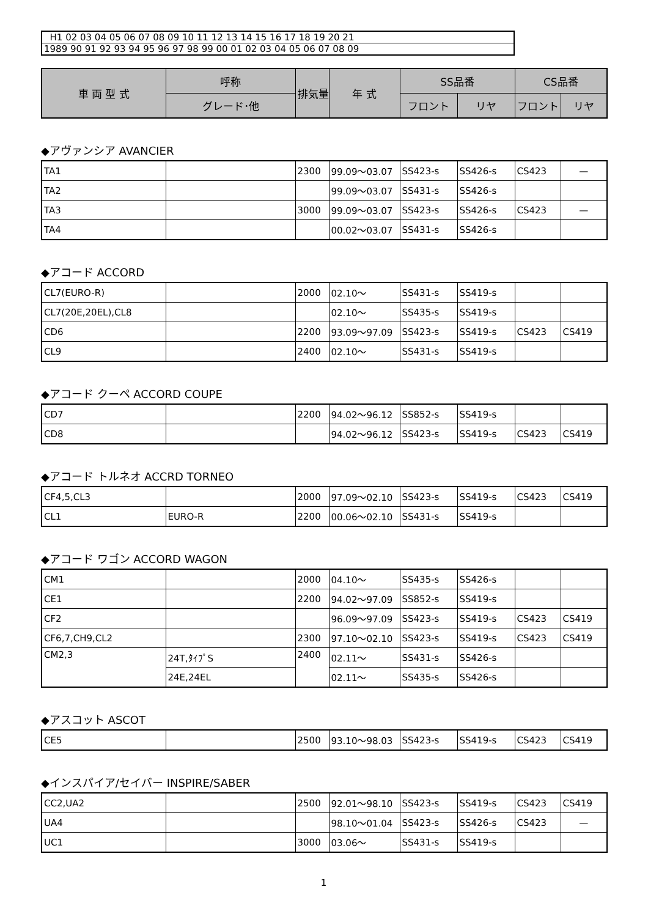| H1 02 03 04 05 06 07 08 09 10 11 12 13 14 15 16 17 18 19 20 21 |
| 1989 90 91 92 93 94 95 96 97 98 99 00 01 02 03 04 05 06 07 08 09 |
| 車 両 型 式 | 呼称 | 排気量 | 年 式 | SS品番 | | CS品番 | |
| --- | --- | --- | --- | --- | --- | --- | --- |
| | グレード･他 | | | フロント | リヤ | フロント | リヤ |
◆アヴァンシア AVANCIER
| TA1 | | 2300 | 99.09～03.07 | SS423-s | SS426-s | CS423 | — |
| TA2 | | | 99.09～03.07 | SS431-s | SS426-s | | |
| TA3 | | 3000 | 99.09～03.07 | SS423-s | SS426-s | CS423 | — |
| TA4 | | | 00.02～03.07 | SS431-s | SS426-s | | |
◆アコード ACCORD
| CL7(EURO-R) | | 2000 | 02.10～ | SS431-s | SS419-s | | |
| CL7(20E,20EL),CL8 | | | 02.10～ | SS435-s | SS419-s | | |
| CD6 | | 2200 | 93.09～97.09 | SS423-s | SS419-s | CS423 | CS419 |
| CL9 | | 2400 | 02.10～ | SS431-s | SS419-s | | |
◆アコード クーペ ACCORD COUPE
| CD7 | | 2200 | 94.02～96.12 | SS852-s | SS419-s | | |
| CD8 | | | 94.02～96.12 | SS423-s | SS419-s | CS423 | CS419 |
◆アコード トルネオ ACCRD TORNEO
| CF4,5,CL3 | | 2000 | 97.09～02.10 | SS423-s | SS419-s | CS423 | CS419 |
| CL1 | EURO-R | 2200 | 00.06～02.10 | SS431-s | SS419-s | | |
◆アコード ワゴン ACCORD WAGON
| CM1 | | 2000 | 04.10～ | SS435-s | SS426-s | | |
| CE1 | | 2200 | 94.02～97.09 | SS852-s | SS419-s | | |
| CF2 | | | 96.09～97.09 | SS423-s | SS419-s | CS423 | CS419 |
| CF6,7,CH9,CL2 | | 2300 | 97.10～02.10 | SS423-s | SS419-s | CS423 | CS419 |
| CM2,3 | 24T,ﾀｲﾌﾟS | 2400 | 02.11～ | SS431-s | SS426-s | | |
| | 24E,24EL | | 02.11～ | SS435-s | SS426-s | | |
◆アスコット ASCOT
| CE5 | | 2500 | 93.10～98.03 | SS423-s | SS419-s | CS423 | CS419 |
◆インスパイア/セイバー INSPIRE/SABER
| CC2,UA2 | | 2500 | 92.01～98.10 | SS423-s | SS419-s | CS423 | CS419 |
| UA4 | | | 98.10～01.04 | SS423-s | SS426-s | CS423 | — |
| UC1 | | 3000 | 03.06～ | SS431-s | SS419-s | | |
1